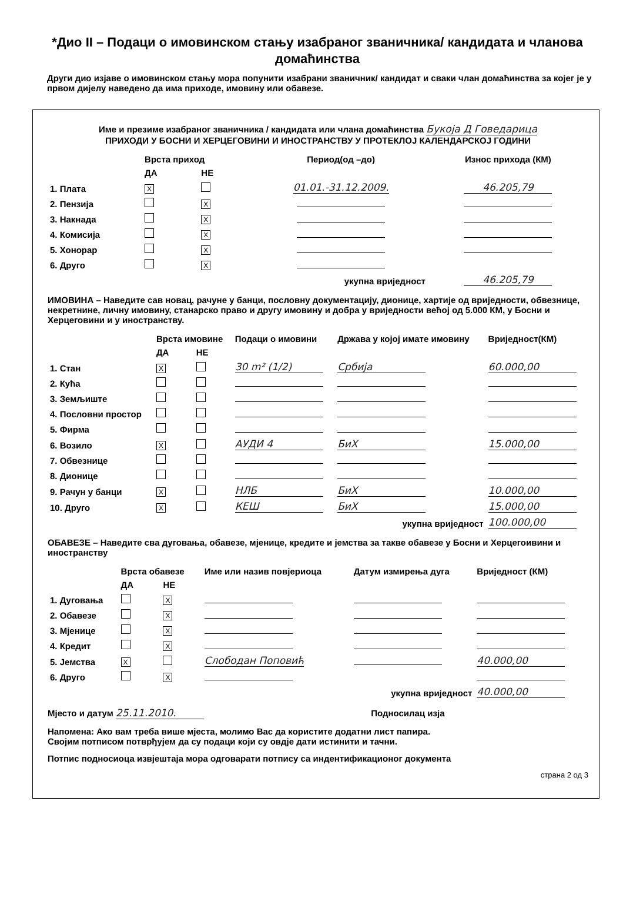*Дио II – Подаци о имовинском стању изабраног званичника/ кандидата и чланова домаћинства
Други дио изјаве о имовинском стању мора попунити изабрани званичник/ кандидат и сваки члан домаћинства за којег је у првом дијелу наведено да има приходе, имовину или обавезе.
Име и презиме изабраног званичника / кандидата или члана домаћинства Букоја Д Говедарица
ПРИХОДИ У БОСНИ И ХЕРЦЕГОВИНИ И ИНОСТРАНСТВУ У ПРОТЕКЛОЈ КАЛЕНДАРСКОЈ ГОДИНИ
| | Врста приход | | Период(од –до) | Износ прихода (КМ) |
| --- | --- | --- | --- | --- |
| | ДА | НЕ | | |
| 1. Плата | X | | 01.01.-31.12.2009. | 46.205,79 |
| 2. Пензија | | X | | |
| 3. Накнада | | X | | |
| 4. Комисија | | X | | |
| 5. Хонорар | | X | | |
| 6. Друго | | X | | |
| укупна вриједност | | | | 46.205,79 |
ИМОВИНА – Наведите сав новац, рачуне у банци, пословну документацију, дионице, хартије од вриједности, обвезнице, некретнине, личну имовину, станарско право и другу имовину и добра у вриједности већој од 5.000 КМ, у Босни и Херцеговини и у иностранству.
| | Врста имовине | | Подаци о имовини | Држава у којој имате имовину | Вриједност(КМ) |
| --- | --- | --- | --- | --- | --- |
| | ДА | НЕ | | | |
| 1. Стан | X | | 30 m² (1/2) | Србија | 60.000,00 |
| 2. Кућа | | | | | |
| 3. Земљиште | | | | | |
| 4. Пословни простор | | | | | |
| 5. Фирма | | | | | |
| 6. Возило | X | | АУДИ 4 | БиХ | 15.000,00 |
| 7. Обвезнице | | | | | |
| 8. Дионице | | | | | |
| 9. Рачун у банци | X | | НЛБ | БиХ | 10.000,00 |
| 10. Друго | X | | КЕШ | БиХ | 15.000,00 |
| укупна вриједност | | | | | 100.000,00 |
ОБАВЕЗЕ – Наведите сва дуговања, обавезе, мјенице, кредите и јемства за такве обавезе у Босни и Херцегоивини и иностранству
| | Врста обавезе | | Име или назив повјериоца | Датум измирења дуга | Вриједност (КМ) |
| --- | --- | --- | --- | --- | --- |
| | ДА | НЕ | | | |
| 1. Дуговања | | X | | | |
| 2. Обавезе | | X | | | |
| 3. Мјенице | | X | | | |
| 4. Кредит | | X | | | |
| 5. Јемства | X | | Слободан Поповић | | 40.000,00 |
| 6. Друго | | X | | | |
| укупна вриједност | | | | | 40.000,00 |
Мјесто и датум 25.11.2010. Подносилац изја
Напомена: Ако вам треба више мјеста, молимо Вас да користите додатни лист папира.
Својим потписом потврђујем да су подаци који су овдје дати истинити и тачни.
Потпис подносиоца извјештаја мора одговарати потпису са индентификационог документа
страна 2 од 3